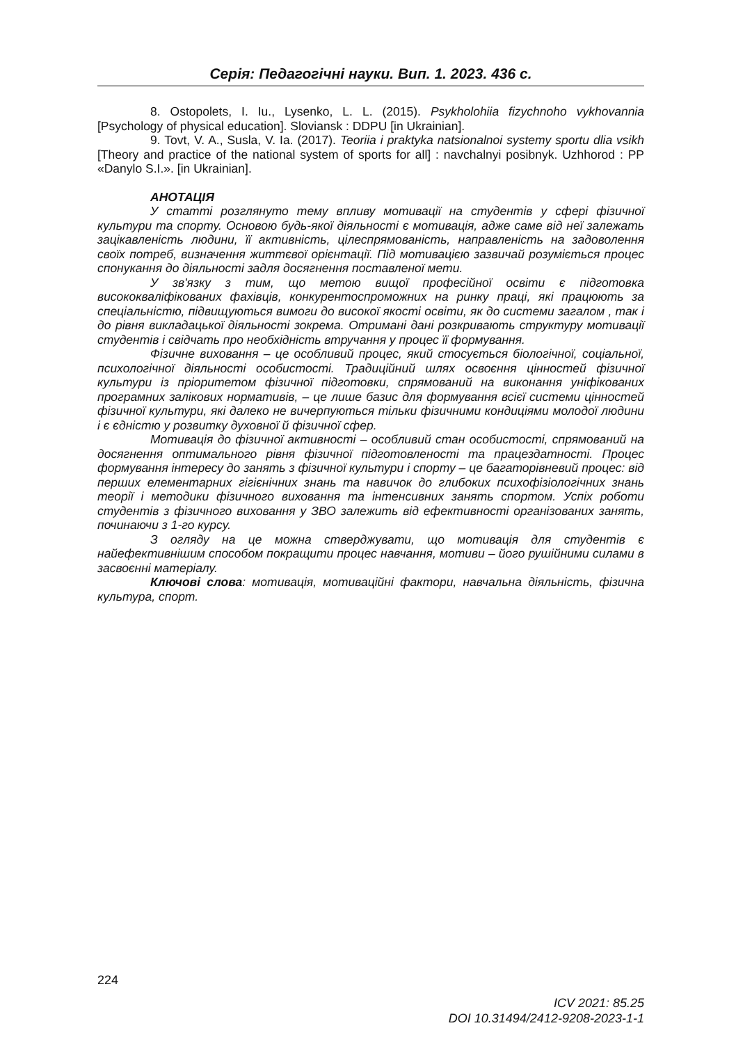Серія: Педагогічні науки. Вип. 1. 2023. 436 с.
8. Ostopolets, I. Iu., Lysenko, L. L. (2015). Psykholohiia fizychnoho vykhovannia [Psychology of physical education]. Sloviansk : DDPU [in Ukrainian].
9. Tovt, V. A., Susla, V. Ia. (2017). Teoriia i praktyka natsionalnoi systemy sportu dlia vsikh [Theory and practice of the national system of sports for all] : navchalnyi posibnyk. Uzhhorod : PP «Danylo S.I.». [in Ukrainian].
АНОТАЦІЯ
У статті розглянуто тему впливу мотивації на студентів у сфері фізичної культури та спорту. Основою будь-якої діяльності є мотивація, адже саме від неї залежать зацікавленість людини, її активність, цілеспрямованість, направленість на задоволення своїх потреб, визначення життєвої орієнтації. Під мотивацією зазвичай розуміється процес спонукання до діяльності задля досягнення поставленої мети.
У зв'язку з тим, що метою вищої професійної освіти є підготовка висококваліфікованих фахівців, конкурентоспроможних на ринку праці, які працюють за спеціальністю, підвищуються вимоги до високої якості освіти, як до системи загалом , так і до рівня викладацької діяльності зокрема. Отримані дані розкривають структуру мотивації студентів і свідчать про необхідність втручання у процес її формування.
Фізичне виховання – це особливий процес, який стосується біологічної, соціальної, психологічної діяльності особистості. Традиційний шлях освоєння цінностей фізичної культури із пріоритетом фізичної підготовки, спрямований на виконання уніфікованих програмних залікових нормативів, – це лише базис для формування всієї системи цінностей фізичної культури, які далеко не вичерпуються тільки фізичними кондиціями молодої людини і є єдністю у розвитку духовної й фізичної сфер.
Мотивація до фізичної активності – особливий стан особистості, спрямований на досягнення оптимального рівня фізичної підготовленості та працездатності. Процес формування інтересу до занять з фізичної культури і спорту – це багаторівневий процес: від перших елементарних гігієнічних знань та навичок до глибоких психофізіологічних знань теорії і методики фізичного виховання та інтенсивних занять спортом. Успіх роботи студентів з фізичного виховання у ЗВО залежить від ефективності організованих занять, починаючи з 1-го курсу.
З огляду на це можна стверджувати, що мотивація для студентів є найефективнішим способом покращити процес навчання, мотиви – його рушійними силами в засвоєнні матеріалу.
Ключові слова: мотивація, мотиваційні фактори, навчальна діяльність, фізична культура, спорт.
224
ICV 2021: 85.25
DOI 10.31494/2412-9208-2023-1-1